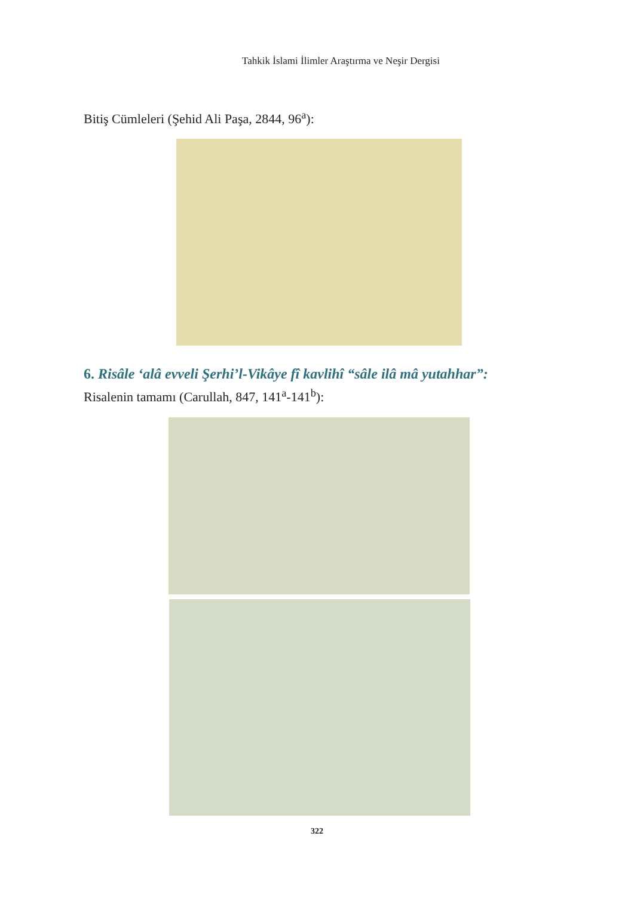Tahkik İslami İlimler Araştırma ve Neşir Dergisi
Bitiş Cümleleri (Şehid Ali Paşa, 2844, 96<sup>a</sup>):
6. Risâle ‘alâ evveli Şerhi’l-Vikâye fî kavlihî “sâle ilâ mâ yutahhar”:
Risalenin tamamı (Carullah, 847, 141<sup>a</sup>-141<sup>b</sup>):
322